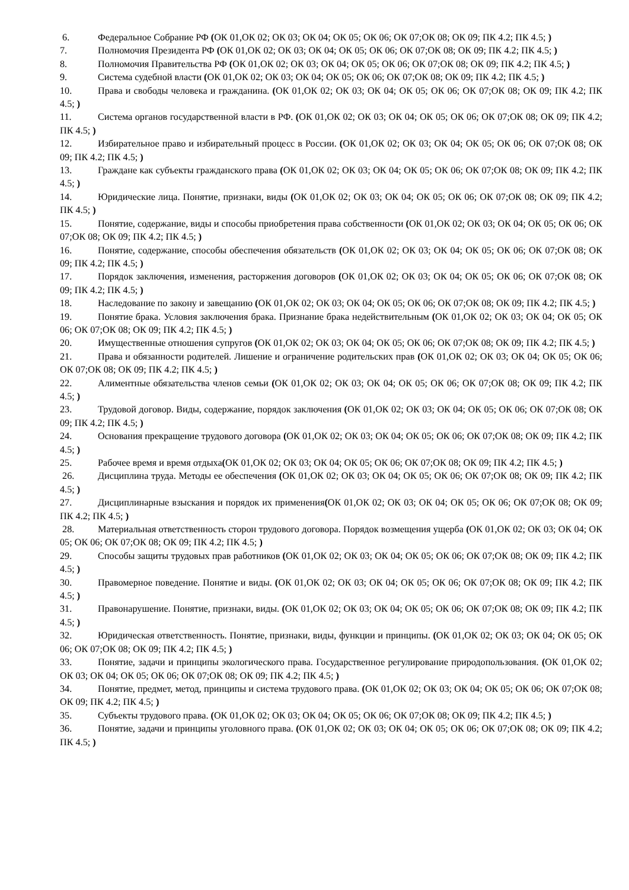6. Федеральное Собрание РФ (ОК 01,ОК 02; ОК 03; ОК 04; ОК 05; ОК 06; ОК 07;ОК 08; ОК 09; ПК 4.2; ПК 4.5; )
7. Полномочия Президента РФ (ОК 01,ОК 02; ОК 03; ОК 04; ОК 05; ОК 06; ОК 07;ОК 08; ОК 09; ПК 4.2; ПК 4.5; )
8. Полномочия Правительства РФ (ОК 01,ОК 02; ОК 03; ОК 04; ОК 05; ОК 06; ОК 07;ОК 08; ОК 09; ПК 4.2; ПК 4.5; )
9. Система судебной власти (ОК 01,ОК 02; ОК 03; ОК 04; ОК 05; ОК 06; ОК 07;ОК 08; ОК 09; ПК 4.2; ПК 4.5; )
10. Права и свободы человека и гражданина. (ОК 01,ОК 02; ОК 03; ОК 04; ОК 05; ОК 06; ОК 07;ОК 08; ОК 09; ПК 4.2; ПК 4.5; )
11. Система органов государственной власти в РФ. (ОК 01,ОК 02; ОК 03; ОК 04; ОК 05; ОК 06; ОК 07;ОК 08; ОК 09; ПК 4.2; ПК 4.5; )
12. Избирательное право и избирательный процесс в России. (ОК 01,ОК 02; ОК 03; ОК 04; ОК 05; ОК 06; ОК 07;ОК 08; ОК 09; ПК 4.2; ПК 4.5; )
13. Граждане как субъекты гражданского права (ОК 01,ОК 02; ОК 03; ОК 04; ОК 05; ОК 06; ОК 07;ОК 08; ОК 09; ПК 4.2; ПК 4.5; )
14. Юридические лица. Понятие, признаки, виды (ОК 01,ОК 02; ОК 03; ОК 04; ОК 05; ОК 06; ОК 07;ОК 08; ОК 09; ПК 4.2; ПК 4.5; )
15. Понятие, содержание, виды и способы приобретения права собственности (ОК 01,ОК 02; ОК 03; ОК 04; ОК 05; ОК 06; ОК 07;ОК 08; ОК 09; ПК 4.2; ПК 4.5; )
16. Понятие, содержание, способы обеспечения обязательств (ОК 01,ОК 02; ОК 03; ОК 04; ОК 05; ОК 06; ОК 07;ОК 08; ОК 09; ПК 4.2; ПК 4.5; )
17. Порядок заключения, изменения, расторжения договоров (ОК 01,ОК 02; ОК 03; ОК 04; ОК 05; ОК 06; ОК 07;ОК 08; ОК 09; ПК 4.2; ПК 4.5; )
18. Наследование по закону и завещанию (ОК 01,ОК 02; ОК 03; ОК 04; ОК 05; ОК 06; ОК 07;ОК 08; ОК 09; ПК 4.2; ПК 4.5; )
19. Понятие брака. Условия заключения брака. Признание брака недействительным (ОК 01,ОК 02; ОК 03; ОК 04; ОК 05; ОК 06; ОК 07;ОК 08; ОК 09; ПК 4.2; ПК 4.5; )
20. Имущественные отношения супругов (ОК 01,ОК 02; ОК 03; ОК 04; ОК 05; ОК 06; ОК 07;ОК 08; ОК 09; ПК 4.2; ПК 4.5; )
21. Права и обязанности родителей. Лишение и ограничение родительских прав (ОК 01,ОК 02; ОК 03; ОК 04; ОК 05; ОК 06; ОК 07;ОК 08; ОК 09; ПК 4.2; ПК 4.5; )
22. Алиментные обязательства членов семьи (ОК 01,ОК 02; ОК 03; ОК 04; ОК 05; ОК 06; ОК 07;ОК 08; ОК 09; ПК 4.2; ПК 4.5; )
23. Трудовой договор. Виды, содержание, порядок заключения (ОК 01,ОК 02; ОК 03; ОК 04; ОК 05; ОК 06; ОК 07;ОК 08; ОК 09; ПК 4.2; ПК 4.5; )
24. Основания прекращение трудового договора (ОК 01,ОК 02; ОК 03; ОК 04; ОК 05; ОК 06; ОК 07;ОК 08; ОК 09; ПК 4.2; ПК 4.5; )
25. Рабочее время и время отдыха(ОК 01,ОК 02; ОК 03; ОК 04; ОК 05; ОК 06; ОК 07;ОК 08; ОК 09; ПК 4.2; ПК 4.5; )
26. Дисциплина труда. Методы ее обеспечения (ОК 01,ОК 02; ОК 03; ОК 04; ОК 05; ОК 06; ОК 07;ОК 08; ОК 09; ПК 4.2; ПК 4.5; )
27. Дисциплинарные взыскания и порядок их применения(ОК 01,ОК 02; ОК 03; ОК 04; ОК 05; ОК 06; ОК 07;ОК 08; ОК 09; ПК 4.2; ПК 4.5; )
28. Материальная ответственность сторон трудового договора. Порядок возмещения ущерба (ОК 01,ОК 02; ОК 03; ОК 04; ОК 05; ОК 06; ОК 07;ОК 08; ОК 09; ПК 4.2; ПК 4.5; )
29. Способы защиты трудовых прав работников (ОК 01,ОК 02; ОК 03; ОК 04; ОК 05; ОК 06; ОК 07;ОК 08; ОК 09; ПК 4.2; ПК 4.5; )
30. Правомерное поведение. Понятие и виды. (ОК 01,ОК 02; ОК 03; ОК 04; ОК 05; ОК 06; ОК 07;ОК 08; ОК 09; ПК 4.2; ПК 4.5; )
31. Правонарушение. Понятие, признаки, виды. (ОК 01,ОК 02; ОК 03; ОК 04; ОК 05; ОК 06; ОК 07;ОК 08; ОК 09; ПК 4.2; ПК 4.5; )
32. Юридическая ответственность. Понятие, признаки, виды, функции и принципы. (ОК 01,ОК 02; ОК 03; ОК 04; ОК 05; ОК 06; ОК 07;ОК 08; ОК 09; ПК 4.2; ПК 4.5; )
33. Понятие, задачи и принципы экологического права. Государственное регулирование природопользования. (ОК 01,ОК 02; ОК 03; ОК 04; ОК 05; ОК 06; ОК 07;ОК 08; ОК 09; ПК 4.2; ПК 4.5; )
34. Понятие, предмет, метод, принципы и система трудового права. (ОК 01,ОК 02; ОК 03; ОК 04; ОК 05; ОК 06; ОК 07;ОК 08; ОК 09; ПК 4.2; ПК 4.5; )
35. Субъекты трудового права. (ОК 01,ОК 02; ОК 03; ОК 04; ОК 05; ОК 06; ОК 07;ОК 08; ОК 09; ПК 4.2; ПК 4.5; )
36. Понятие, задачи и принципы уголовного права. (ОК 01,ОК 02; ОК 03; ОК 04; ОК 05; ОК 06; ОК 07;ОК 08; ОК 09; ПК 4.2; ПК 4.5; )